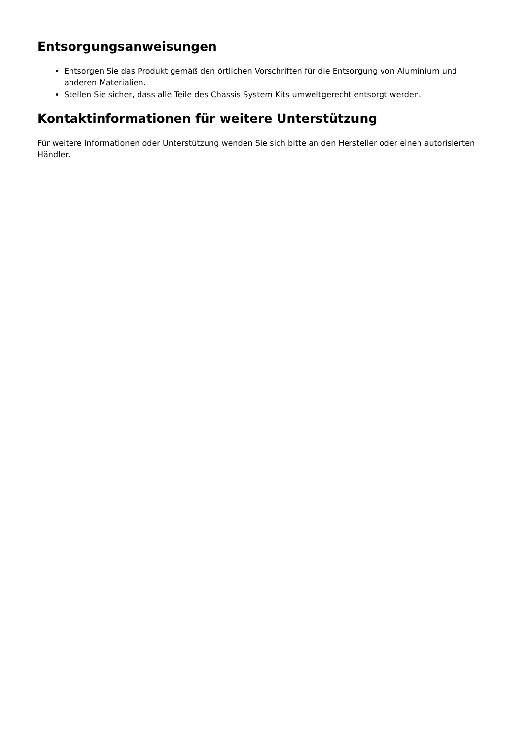Entsorgungsanweisungen
Entsorgen Sie das Produkt gemäß den örtlichen Vorschriften für die Entsorgung von Aluminium und anderen Materialien.
Stellen Sie sicher, dass alle Teile des Chassis System Kits umweltgerecht entsorgt werden.
Kontaktinformationen für weitere Unterstützung
Für weitere Informationen oder Unterstützung wenden Sie sich bitte an den Hersteller oder einen autorisierten Händler.